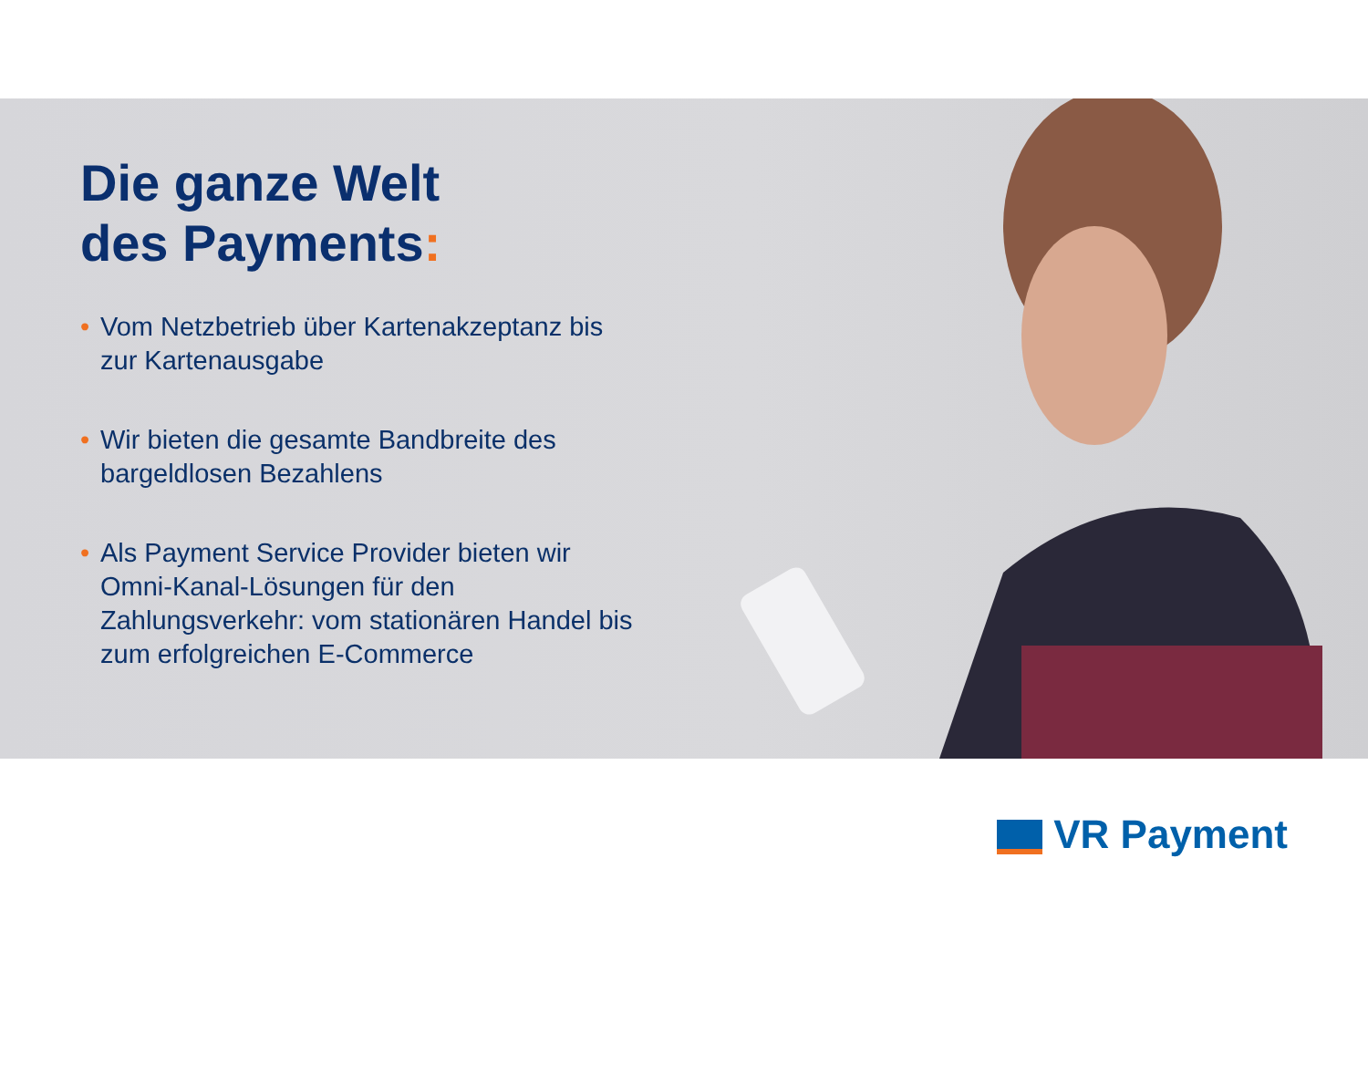Die ganze Welt
des Payments:
• Vom Netzbetrieb über Kartenakzeptanz bis zur Kartenausgabe
• Wir bieten die gesamte Bandbreite des bargeldlosen Bezahlens
• Als Payment Service Provider bieten wir Omni-Kanal-Lösungen für den Zahlungsverkehr: vom stationären Handel bis zum erfolgreichen E-Commerce
VR Payment